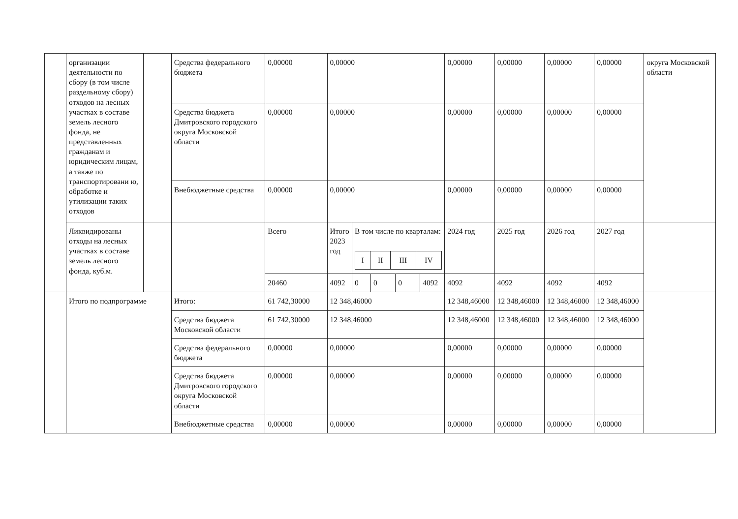| | организации деятельности по сбору (в том числе раздельному сбору) отходов на лесных участках в составе земель лесного фонда, не представленных гражданам и юридическим лицам, а также по транспортировани ю, обработке и утилизации таких отходов | | Средства федерального бюджета | 0,00000 | 0,00000 | | | | | 0,00000 | 0,00000 | 0,00000 | 0,00000 | округа Московской области |
| | | | Средства бюджета Дмитровского городского округа Московской области | 0,00000 | 0,00000 | | | | | 0,00000 | 0,00000 | 0,00000 | 0,00000 | |
| | | | Внебюджетные средства | 0,00000 | 0,00000 | | | | | 0,00000 | 0,00000 | 0,00000 | 0,00000 | |
| | Ликвидированы отходы на лесных участках в составе земель лесного фонда, куб.м. | | | Всего | Итого 2023 год | В том числе по кварталам: / I / II / III / IV / | | | | 2024 год | 2025 год | 2026 год | 2027 год | |
| | | | | 20460 | 4092 | 0 | 0 | 0 | 4092 | 4092 | 4092 | 4092 | 4092 | |
| | Итого по подпрограмме | | Итого: | 61 742,30000 | 12 348,46000 | | | | | 12 348,46000 | 12 348,46000 | 12 348,46000 | 12 348,46000 | |
| | | | Средства бюджета Московской области | 61 742,30000 | 12 348,46000 | | | | | 12 348,46000 | 12 348,46000 | 12 348,46000 | 12 348,46000 | |
| | | | Средства федерального бюджета | 0,00000 | 0,00000 | | | | | 0,00000 | 0,00000 | 0,00000 | 0,00000 | |
| | | | Средства бюджета Дмитровского городского округа Московской области | 0,00000 | 0,00000 | | | | | 0,00000 | 0,00000 | 0,00000 | 0,00000 | |
| | | | Внебюджетные средства | 0,00000 | 0,00000 | | | | | 0,00000 | 0,00000 | 0,00000 | 0,00000 | |